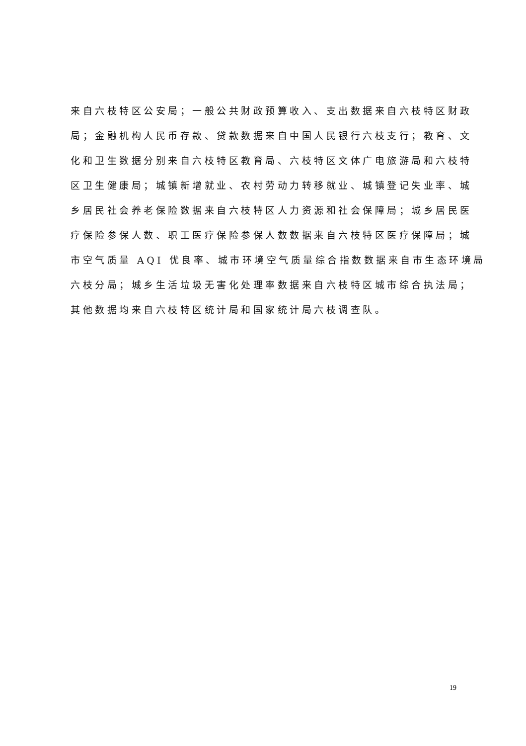来自六枝特区公安局；一般公共财政预算收入、支出数据来自六枝特区财政
局；金融机构人民币存款、贷款数据来自中国人民银行六枝支行；教育、文
化和卫生数据分别来自六枝特区教育局、六枝特区文体广电旅游局和六枝特
区卫生健康局；城镇新增就业、农村劳动力转移就业、城镇登记失业率、城
乡居民社会养老保险数据来自六枝特区人力资源和社会保障局；城乡居民医
疗保险参保人数、职工医疗保险参保人数数据来自六枝特区医疗保障局；城
市空气质量 AQI 优良率、城市环境空气质量综合指数数据来自市生态环境局
六枝分局；城乡生活垃圾无害化处理率数据来自六枝特区城市综合执法局；
其他数据均来自六枝特区统计局和国家统计局六枝调查队。
19